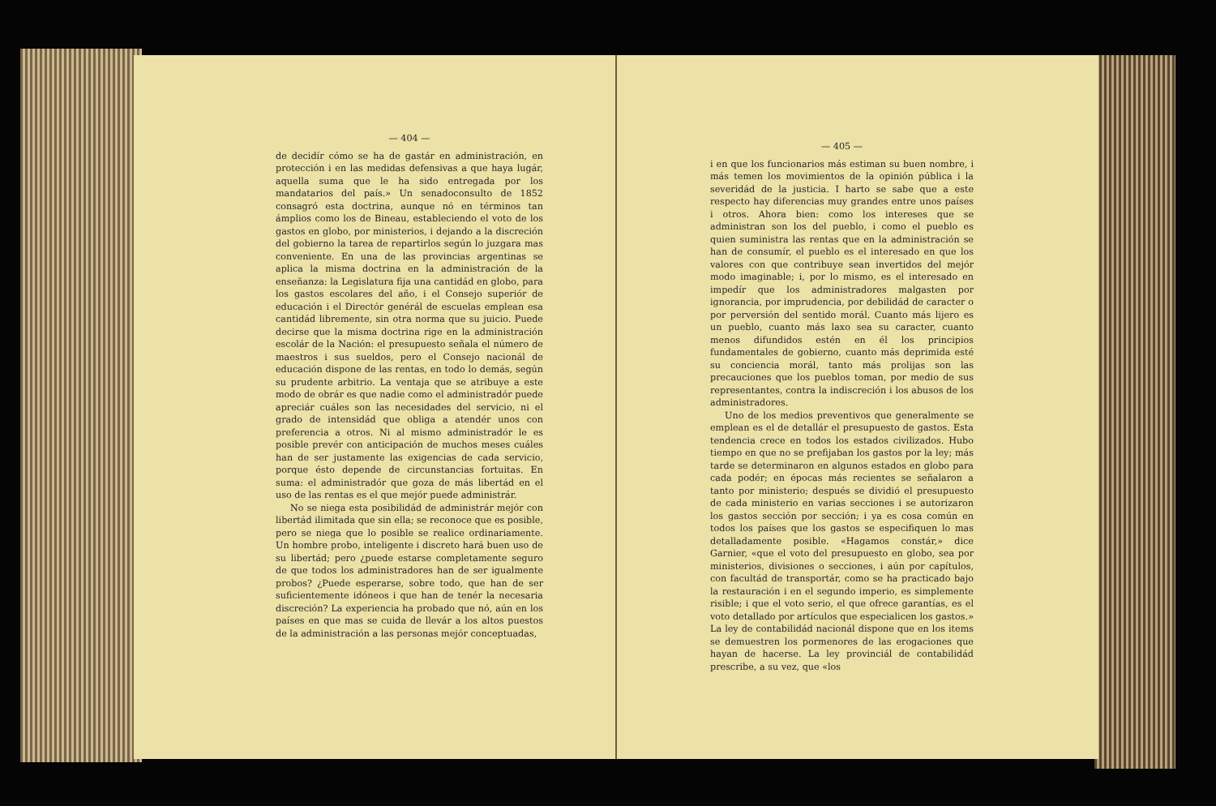— 404 —
de decidír cómo se ha de gastár en administración, en protección i en las medidas defensivas a que haya lugár, aquella suma que le ha sido entregada por los mandatarios del país.» Un senadoconsulto de 1852 consagró esta doctrina, aunque nó en términos tan ámplios como los de Bineau, estableciendo el voto de los gastos en globo, por ministerios, i dejando a la discreción del gobierno la tarea de repartirlos según lo juzgara mas conveniente. En una de las provincias argentinas se aplica la misma doctrina en la administración de la enseñanza: la Legislatura fija una cantidád en globo, para los gastos escolares del año, i el Consejo superiór de educación i el Directór genérál de escuelas emplean esa cantidád libremente, sin otra norma que su juicio. Puede decirse que la misma doctrina rige en la administración escolár de la Nación: el presupuesto señala el número de maestros i sus sueldos, pero el Consejo nacionál de educación dispone de las rentas, en todo lo demás, según su prudente arbitrio. La ventaja que se atribuye a este modo de obrár es que nadie como el administradór puede apreciár cuáles son las necesidades del servicio, ni el grado de intensidád que obliga a atendér unos con preferencia a otros. Ni al mismo administradór le es posible prevér con anticipación de muchos meses cuáles han de ser justamente las exigencias de cada servicio, porque ésto depende de circunstancias fortuitas. En suma: el administradór que goza de más libertád en el uso de las rentas es el que mejór puede administrár.
No se niega esta posibilidád de administrár mejór con libertád ilimitada que sin ella; se reconoce que es posible, pero se niega que lo posible se realice ordinariamente. Un hombre probo, inteligente i discreto hará buen uso de su libertád; pero ¿puede estarse completamente seguro de que todos los administradores han de ser igualmente probos? ¿Puede esperarse, sobre todo, que han de ser suficientemente idóneos i que han de tenér la necesaria discreción? La experiencia ha probado que nó, aún en los países en que mas se cuida de llevár a los altos puestos de la administración a las personas mejór conceptuadas,
— 405 —
i en que los funcionarios más estiman su buen nombre, i más temen los movimientos de la opinión pública i la severidád de la justicia. I harto se sabe que a este respecto hay diferencias muy grandes entre unos países i otros. Ahora bien: como los intereses que se administran son los del pueblo, i como el pueblo es quien suministra las rentas que en la administración se han de consumír, el pueblo es el interesado en que los valores con que contribuye sean invertidos del mejór modo imaginable; i, por lo mismo, es el interesado en impedír que los administradores malgasten por ignorancia, por imprudencia, por debilidád de caracter o por perversión del sentido morál. Cuanto más lijero es un pueblo, cuanto más laxo sea su caracter, cuanto menos difundidos estén en él los principios fundamentales de gobierno, cuanto más deprimida esté su conciencia morál, tanto más prolijas son las precauciones que los pueblos toman, por medio de sus representantes, contra la indiscreción i los abusos de los administradores.
Uno de los medios preventivos que generalmente se emplean es el de detallár el presupuesto de gastos. Esta tendencia crece en todos los estados civilizados. Hubo tiempo en que no se prefijaban los gastos por la ley; más tarde se determinaron en algunos estados en globo para cada podér; en épocas más recientes se señalaron a tanto por ministerio; después se dividió el presupuesto de cada ministerio en varias secciones i se autorizaron los gastos sección por sección; i ya es cosa común en todos los países que los gastos se especifiquen lo mas detalladamente posible. «Hagamos constár,» dice Garnier, «que el voto del presupuesto en globo, sea por ministerios, divisiones o secciones, i aún por capítulos, con facultád de transportár, como se ha practicado bajo la restauración i en el segundo imperio, es simplemente risible; i que el voto serio, el que ofrece garantías, es el voto detallado por artículos que especialicen los gastos.» La ley de contabilidád nacionál dispone que en los items se demuestren los pormenores de las erogaciones que hayan de hacerse. La ley provinciál de contabilidád prescribe, a su vez, que «los